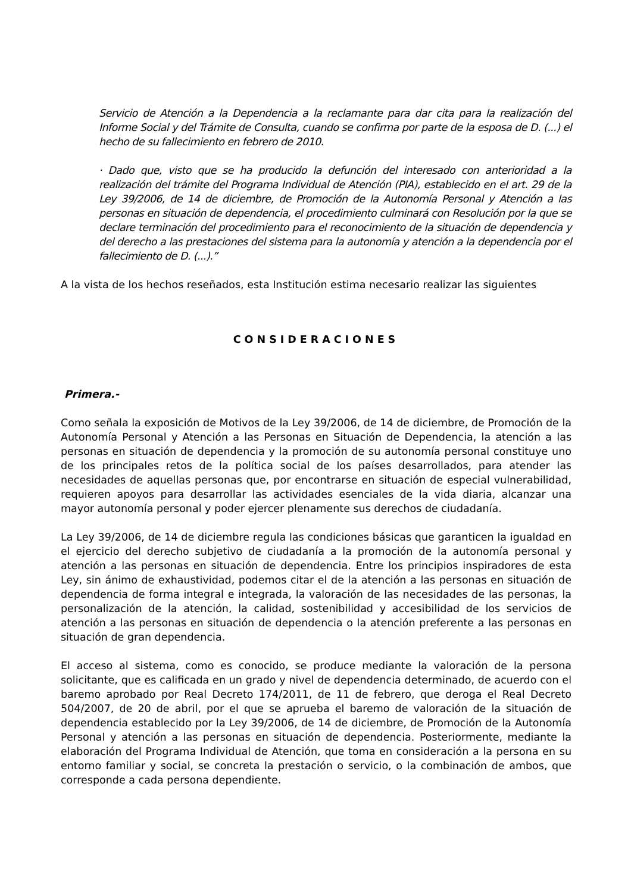Servicio de Atención a la Dependencia a la reclamante para dar cita para la realización del Informe Social y del Trámite de Consulta, cuando se confirma por parte de la esposa de D. (...) el hecho de su fallecimiento en febrero de 2010.
· Dado que, visto que se ha producido la defunción del interesado con anterioridad a la realización del trámite del Programa Individual de Atención (PIA), establecido en el art. 29 de la Ley 39/2006, de 14 de diciembre, de Promoción de la Autonomía Personal y Atención a las personas en situación de dependencia, el procedimiento culminará con Resolución por la que se declare terminación del procedimiento para el reconocimiento de la situación de dependencia y del derecho a las prestaciones del sistema para la autonomía y atención a la dependencia por el fallecimiento de D. (...).”
A la vista de los hechos reseñados, esta Institución estima necesario realizar las siguientes
CONSIDERACIONES
Primera.-
Como señala la exposición de Motivos de la Ley 39/2006, de 14 de diciembre, de Promoción de la Autonomía Personal y Atención a las Personas en Situación de Dependencia, la atención a las personas en situación de dependencia y la promoción de su autonomía personal constituye uno de los principales retos de la política social de los países desarrollados, para atender las necesidades de aquellas personas que, por encontrarse en situación de especial vulnerabilidad, requieren apoyos para desarrollar las actividades esenciales de la vida diaria, alcanzar una mayor autonomía personal y poder ejercer plenamente sus derechos de ciudadanía.
La Ley 39/2006, de 14 de diciembre regula las condiciones básicas que garanticen la igualdad en el ejercicio del derecho subjetivo de ciudadanía a la promoción de la autonomía personal y atención a las personas en situación de dependencia. Entre los principios inspiradores de esta Ley, sin ánimo de exhaustividad, podemos citar el de la atención a las personas en situación de dependencia de forma integral e integrada, la valoración de las necesidades de las personas, la personalización de la atención, la calidad, sostenibilidad y accesibilidad de los servicios de atención a las personas en situación de dependencia o la atención preferente a las personas en situación de gran dependencia.
El acceso al sistema, como es conocido, se produce mediante la valoración de la persona solicitante, que es calificada en un grado y nivel de dependencia determinado, de acuerdo con el baremo aprobado por Real Decreto 174/2011, de 11 de febrero, que deroga el Real Decreto 504/2007, de 20 de abril, por el que se aprueba el baremo de valoración de la situación de dependencia establecido por la Ley 39/2006, de 14 de diciembre, de Promoción de la Autonomía Personal y atención a las personas en situación de dependencia. Posteriormente, mediante la elaboración del Programa Individual de Atención, que toma en consideración a la persona en su entorno familiar y social, se concreta la prestación o servicio, o la combinación de ambos, que corresponde a cada persona dependiente.